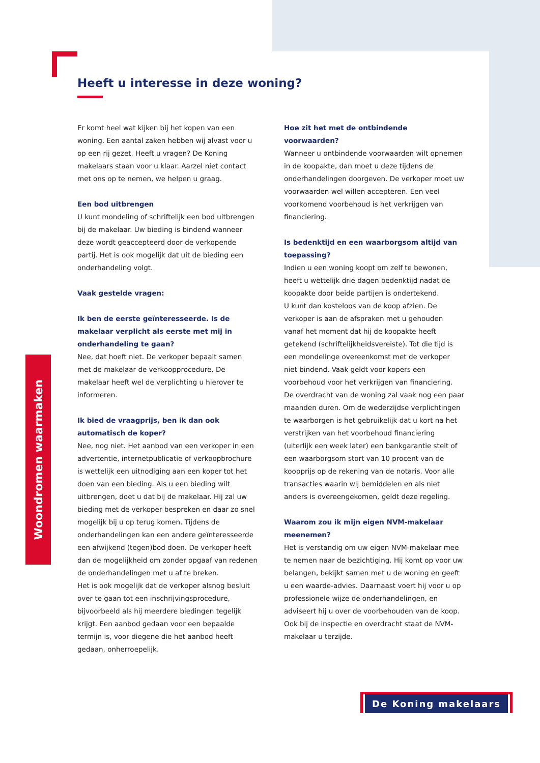Heeft u interesse in deze woning?
Er komt heel wat kijken bij het kopen van een woning. Een aantal zaken hebben wij alvast voor u op een rij gezet. Heeft u vragen? De Koning makelaars staan voor u klaar. Aarzel niet contact met ons op te nemen, we helpen u graag.
Een bod uitbrengen
U kunt mondeling of schriftelijk een bod uitbrengen bij de makelaar. Uw bieding is bindend wanneer deze wordt geaccepteerd door de verkopende partij. Het is ook mogelijk dat uit de bieding een onderhandeling volgt.
Vaak gestelde vragen:
Ik ben de eerste geïnteresseerde. Is de makelaar verplicht als eerste met mij in onderhandeling te gaan?
Nee, dat hoeft niet. De verkoper bepaalt samen met de makelaar de verkoopprocedure. De makelaar heeft wel de verplichting u hierover te informeren.
Ik bied de vraagprijs, ben ik dan ook automatisch de koper?
Nee, nog niet. Het aanbod van een verkoper in een advertentie, internetpublicatie of verkoopbrochure is wettelijk een uitnodiging aan een koper tot het doen van een bieding. Als u een bieding wilt uitbrengen, doet u dat bij de makelaar. Hij zal uw bieding met de verkoper bespreken en daar zo snel mogelijk bij u op terug komen. Tijdens de onderhandelingen kan een andere geïnteresseerde een afwijkend (tegen)bod doen. De verkoper heeft dan de mogelijkheid om zonder opgaaf van redenen de onderhandelingen met u af te breken.
Het is ook mogelijk dat de verkoper alsnog besluit over te gaan tot een inschrijvingsprocedure, bijvoorbeeld als hij meerdere biedingen tegelijk krijgt. Een aanbod gedaan voor een bepaalde termijn is, voor diegene die het aanbod heeft gedaan, onherroepelijk.
Hoe zit het met de ontbindende voorwaarden?
Wanneer u ontbindende voorwaarden wilt opnemen in de koopakte, dan moet u deze tijdens de onderhandelingen doorgeven. De verkoper moet uw voorwaarden wel willen accepteren. Een veel voorkomend voorbehoud is het verkrijgen van financiering.
Is bedenktijd en een waarborgsom altijd van toepassing?
Indien u een woning koopt om zelf te bewonen, heeft u wettelijk drie dagen bedenktijd nadat de koopakte door beide partijen is ondertekend.
U kunt dan kosteloos van de koop afzien. De verkoper is aan de afspraken met u gehouden vanaf het moment dat hij de koopakte heeft getekend (schriftelijkheidsvereiste). Tot die tijd is een mondelinge overeenkomst met de verkoper niet bindend. Vaak geldt voor kopers een voorbehoud voor het verkrijgen van financiering. De overdracht van de woning zal vaak nog een paar maanden duren. Om de wederzijdse verplichtingen te waarborgen is het gebruikelijk dat u kort na het verstrijken van het voorbehoud financiering (uiterlijk een week later) een bankgarantie stelt of een waarborgsom stort van 10 procent van de koopprijs op de rekening van de notaris. Voor alle transacties waarin wij bemiddelen en als niet anders is overeengekomen, geldt deze regeling.
Waarom zou ik mijn eigen NVM-makelaar meenemen?
Het is verstandig om uw eigen NVM-makelaar mee te nemen naar de bezichtiging. Hij komt op voor uw belangen, bekijkt samen met u de woning en geeft u een waarde-advies. Daarnaast voert hij voor u op professionele wijze de onderhandelingen, en adviseert hij u over de voorbehouden van de koop. Ook bij de inspectie en overdracht staat de NVM-makelaar u terzijde.
Woondromen waarmaken
De Koning makelaars